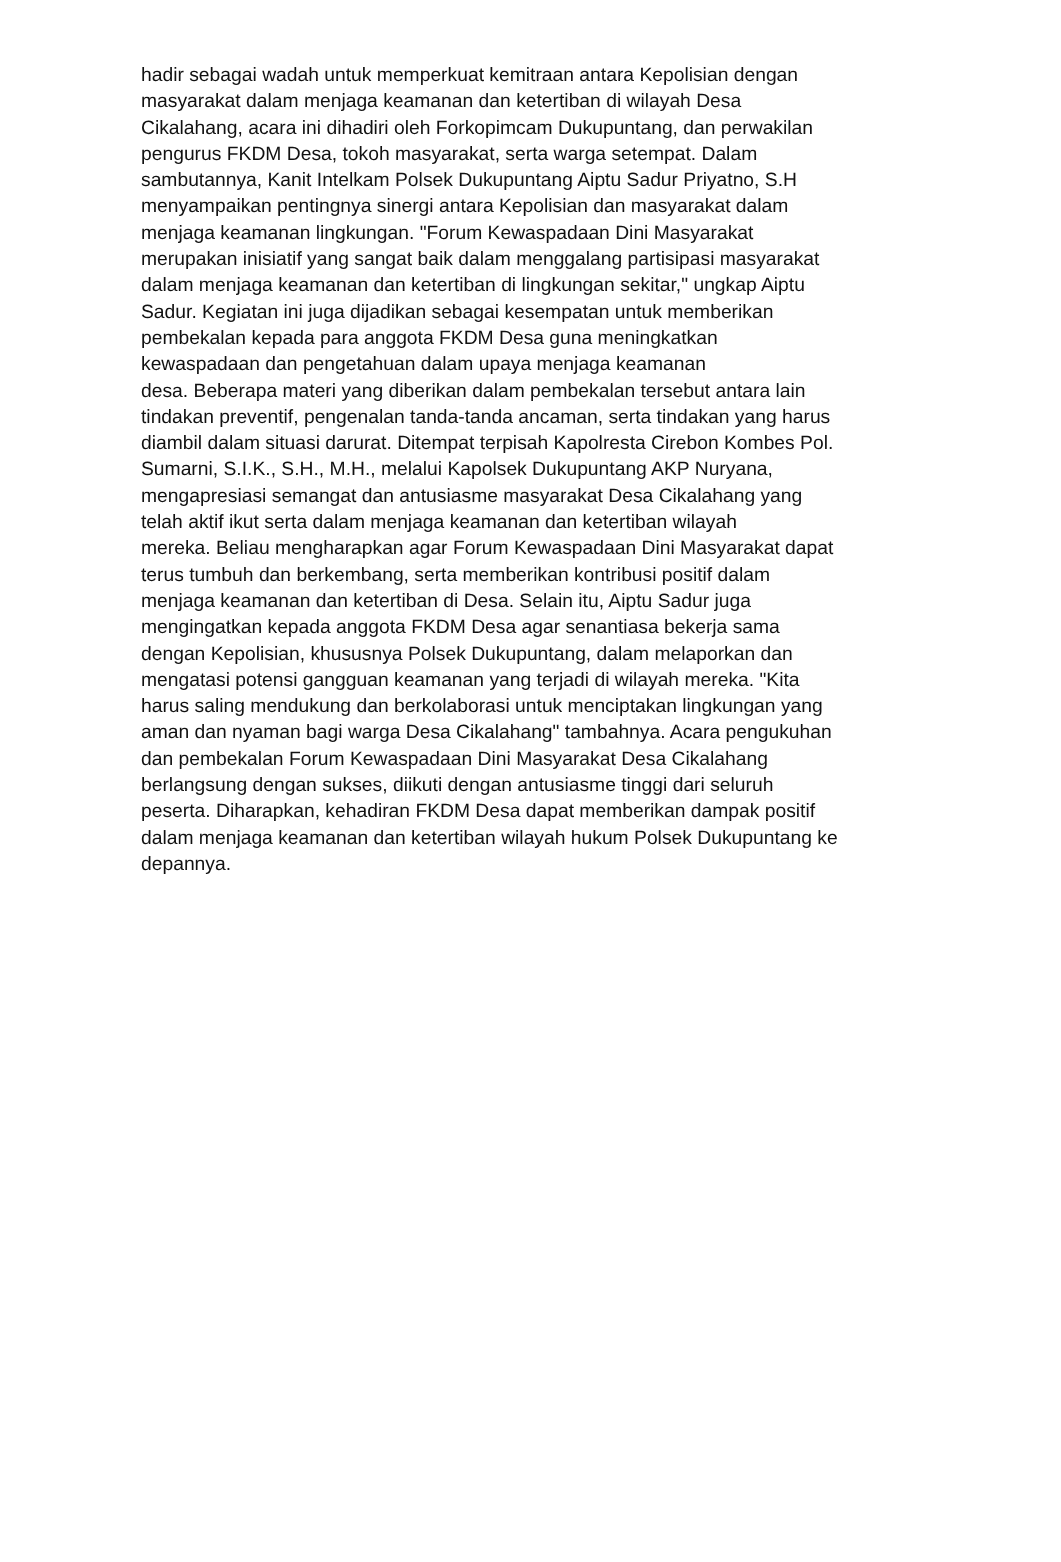hadir sebagai wadah untuk memperkuat kemitraan antara Kepolisian dengan
masyarakat dalam menjaga keamanan dan ketertiban di wilayah Desa
Cikalahang, acara ini dihadiri oleh Forkopimcam Dukupuntang, dan perwakilan
pengurus FKDM Desa, tokoh masyarakat, serta warga setempat. Dalam
sambutannya, Kanit Intelkam Polsek Dukupuntang Aiptu Sadur Priyatno, S.H
menyampaikan pentingnya sinergi antara Kepolisian dan masyarakat dalam
menjaga keamanan lingkungan. "Forum Kewaspadaan Dini Masyarakat
merupakan inisiatif yang sangat baik dalam menggalang partisipasi masyarakat
dalam menjaga keamanan dan ketertiban di lingkungan sekitar," ungkap Aiptu
Sadur. Kegiatan ini juga dijadikan sebagai kesempatan untuk memberikan
pembekalan kepada para anggota FKDM Desa guna meningkatkan
kewaspadaan dan pengetahuan dalam upaya menjaga keamanan
desa. Beberapa materi yang diberikan dalam pembekalan tersebut antara lain
tindakan preventif, pengenalan tanda-tanda ancaman, serta tindakan yang harus
diambil dalam situasi darurat. Ditempat terpisah Kapolresta Cirebon Kombes Pol.
Sumarni, S.I.K., S.H., M.H., melalui Kapolsek Dukupuntang AKP Nuryana,
mengapresiasi semangat dan antusiasme masyarakat Desa Cikalahang yang
telah aktif ikut serta dalam menjaga keamanan dan ketertiban wilayah
mereka. Beliau mengharapkan agar Forum Kewaspadaan Dini Masyarakat dapat
terus tumbuh dan berkembang, serta memberikan kontribusi positif dalam
menjaga keamanan dan ketertiban di Desa. Selain itu, Aiptu Sadur juga
mengingatkan kepada anggota FKDM Desa agar senantiasa bekerja sama
dengan Kepolisian, khususnya Polsek Dukupuntang, dalam melaporkan dan
mengatasi potensi gangguan keamanan yang terjadi di wilayah mereka. "Kita
harus saling mendukung dan berkolaborasi untuk menciptakan lingkungan yang
aman dan nyaman bagi warga Desa Cikalahang" tambahnya. Acara pengukuhan
dan pembekalan Forum Kewaspadaan Dini Masyarakat Desa Cikalahang
berlangsung dengan sukses, diikuti dengan antusiasme tinggi dari seluruh
peserta. Diharapkan, kehadiran FKDM Desa dapat memberikan dampak positif
dalam menjaga keamanan dan ketertiban wilayah hukum Polsek Dukupuntang ke
depannya.